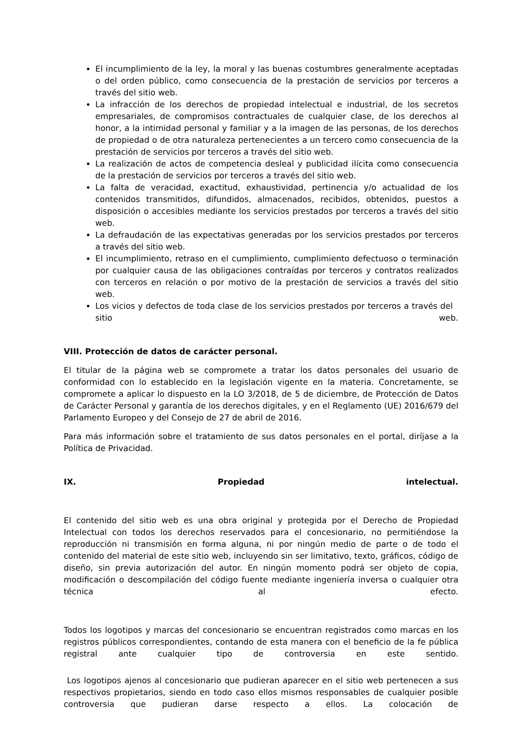El incumplimiento de la ley, la moral y las buenas costumbres generalmente aceptadas o del orden público, como consecuencia de la prestación de servicios por terceros a través del sitio web.
La infracción de los derechos de propiedad intelectual e industrial, de los secretos empresariales, de compromisos contractuales de cualquier clase, de los derechos al honor, a la intimidad personal y familiar y a la imagen de las personas, de los derechos de propiedad o de otra naturaleza pertenecientes a un tercero como consecuencia de la prestación de servicios por terceros a través del sitio web.
La realización de actos de competencia desleal y publicidad ilícita como consecuencia de la prestación de servicios por terceros a través del sitio web.
La falta de veracidad, exactitud, exhaustividad, pertinencia y/o actualidad de los contenidos transmitidos, difundidos, almacenados, recibidos, obtenidos, puestos a disposición o accesibles mediante los servicios prestados por terceros a través del sitio web.
La defraudación de las expectativas generadas por los servicios prestados por terceros a través del sitio web.
El incumplimiento, retraso en el cumplimiento, cumplimiento defectuoso o terminación por cualquier causa de las obligaciones contraídas por terceros y contratos realizados con terceros en relación o por motivo de la prestación de servicios a través del sitio web.
Los vicios y defectos de toda clase de los servicios prestados por terceros a través del sitio web.
VIII. Protección de datos de carácter personal.
El titular de la página web se compromete a tratar los datos personales del usuario de conformidad con lo establecido en la legislación vigente en la materia. Concretamente, se compromete a aplicar lo dispuesto en la LO 3/2018, de 5 de diciembre, de Protección de Datos de Carácter Personal y garantía de los derechos digitales, y en el Reglamento (UE) 2016/679 del Parlamento Europeo y del Consejo de 27 de abril de 2016.
Para más información sobre el tratamiento de sus datos personales en el portal, diríjase a la Política de Privacidad.
IX. Propiedad intelectual.
El contenido del sitio web es una obra original y protegida por el Derecho de Propiedad Intelectual con todos los derechos reservados para el concesionario, no permitiéndose la reproducción ni transmisión en forma alguna, ni por ningún medio de parte o de todo el contenido del material de este sitio web, incluyendo sin ser limitativo, texto, gráficos, código de diseño, sin previa autorización del autor. En ningún momento podrá ser objeto de copia, modificación o descompilación del código fuente mediante ingeniería inversa o cualquier otra técnica al efecto.
Todos los logotipos y marcas del concesionario se encuentran registrados como marcas en los registros públicos correspondientes, contando de esta manera con el beneficio de la fe pública registral ante cualquier tipo de controversia en este sentido.
Los logotipos ajenos al concesionario que pudieran aparecer en el sitio web pertenecen a sus respectivos propietarios, siendo en todo caso ellos mismos responsables de cualquier posible controversia que pudieran darse respecto a ellos. La colocación de